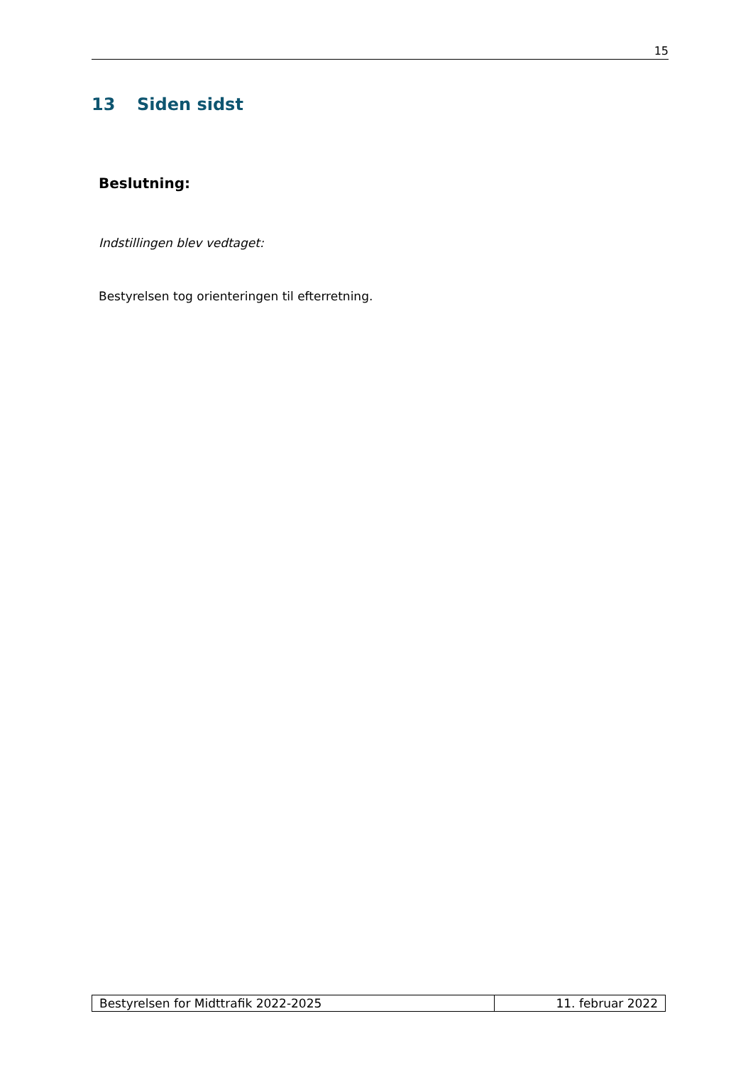15
13 Siden sidst
Beslutning:
Indstillingen blev vedtaget:
Bestyrelsen tog orienteringen til efterretning.
| Bestyrelsen for Midttrafik 2022-2025 | 11. februar 2022 |